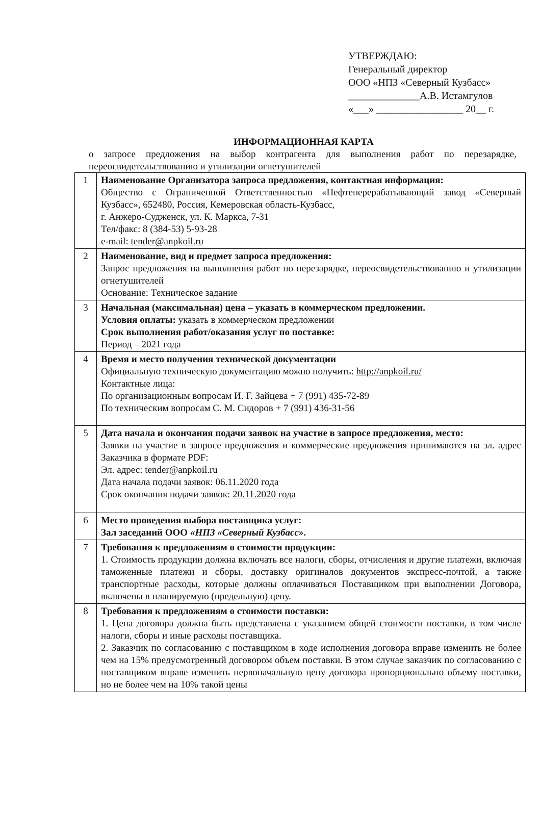УТВЕРЖДАЮ:
Генеральный директор
ООО «НПЗ «Северный Кузбасс»
______________А.В. Истамгулов
«___» _________________ 20__ г.
ИНФОРМАЦИОННАЯ КАРТА
о запросе предложения на выбор контрагента для выполнения работ по перезарядке, переосвидетельствованию и утилизации огнетушителей
| 1 | Наименование Организатора запроса предложения, контактная информация: Общество с Ограниченной Ответственностью «Нефтеперерабатывающий завод «Северный Кузбасс», 652480, Россия, Кемеровская область-Кузбасс, г. Анжеро-Судженск, ул. К. Маркса, 7-31 Тел/факс: 8 (384-53) 5-93-28 e-mail: tender@anpkoil.ru |
| 2 | Наименование, вид и предмет запроса предложения: Запрос предложения на выполнения работ по перезарядке, переосвидетельствованию и утилизации огнетушителей Основание: Техническое задание |
| 3 | Начальная (максимальная) цена – указать в коммерческом предложении. Условия оплаты: указать в коммерческом предложении Срок выполнения работ/оказания услуг по поставке: Период – 2021 года |
| 4 | Время и место получения технической документации Официальную техническую документацию можно получить: http://anpkoil.ru/ Контактные лица: По организационным вопросам И. Г. Зайцева + 7 (991) 435-72-89 По техническим вопросам С. М. Сидоров + 7 (991) 436-31-56 |
| 5 | Дата начала и окончания подачи заявок на участие в запросе предложения, место: Заявки на участие в запросе предложения и коммерческие предложения принимаются на эл. адрес Заказчика в формате PDF: Эл. адрес: tender@anpkoil.ru Дата начала подачи заявок: 06.11.2020 года Срок окончания подачи заявок: 20.11.2020 года |
| 6 | Место проведения выбора поставщика услуг: Зал заседаний ООО «НПЗ «Северный Кузбасс» . |
| 7 | Требования к предложениям о стоимости продукции: 1. Стоимость продукции должна включать все налоги, сборы, отчисления и другие платежи, включая таможенные платежи и сборы, доставку оригиналов документов экспресс-почтой, а также транспортные расходы, которые должны оплачиваться Поставщиком при выполнении Договора, включены в планируемую (предельную) цену. |
| 8 | Требования к предложениям о стоимости поставки: 1. Цена договора должна быть представлена с указанием общей стоимости поставки, в том числе налоги, сборы и иные расходы поставщика. 2. Заказчик по согласованию с поставщиком в ходе исполнения договора вправе изменить не более чем на 15% предусмотренный договором объем поставки. В этом случае заказчик по согласованию с поставщиком вправе изменить первоначальную цену договора пропорционально объему поставки, но не более чем на 10% такой цены |